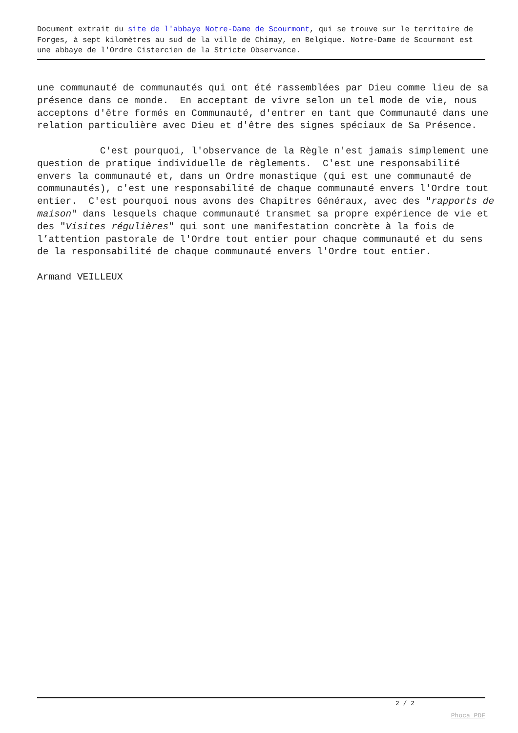Document extrait du site de l'abbaye Notre-Dame de Scourmont, qui se trouve sur le territoire de Forges, à sept kilomètres au sud de la ville de Chimay, en Belgique. Notre-Dame de Scourmont est une abbaye de l'Ordre Cistercien de la Stricte Observance.
une communauté de communautés qui ont été rassemblées par Dieu comme lieu de sa présence dans ce monde. En acceptant de vivre selon un tel mode de vie, nous acceptons d'être formés en Communauté, d'entrer en tant que Communauté dans une relation particulière avec Dieu et d'être des signes spéciaux de Sa Présence.
C'est pourquoi, l'observance de la Règle n'est jamais simplement une question de pratique individuelle de règlements. C'est une responsabilité envers la communauté et, dans un Ordre monastique (qui est une communauté de communautés), c'est une responsabilité de chaque communauté envers l'Ordre tout entier. C'est pourquoi nous avons des Chapitres Généraux, avec des "rapports de maison" dans lesquels chaque communauté transmet sa propre expérience de vie et des "Visites régulières" qui sont une manifestation concrète à la fois de l’attention pastorale de l'Ordre tout entier pour chaque communauté et du sens de la responsabilité de chaque communauté envers l'Ordre tout entier.
Armand VEILLEUX
2 / 2
Phoca PDF